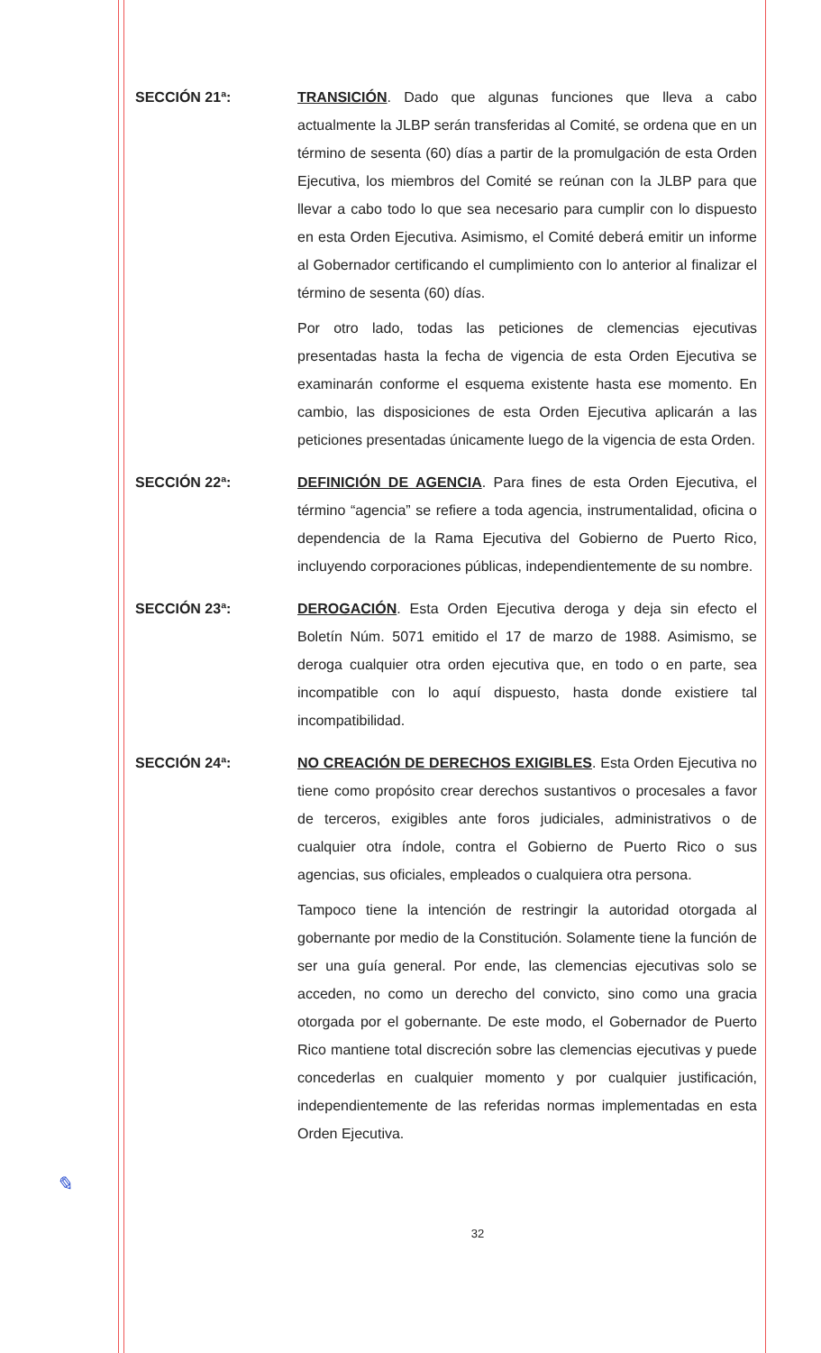SECCIÓN 21ª: TRANSICIÓN. Dado que algunas funciones que lleva a cabo actualmente la JLBP serán transferidas al Comité, se ordena que en un término de sesenta (60) días a partir de la promulgación de esta Orden Ejecutiva, los miembros del Comité se reúnan con la JLBP para que llevar a cabo todo lo que sea necesario para cumplir con lo dispuesto en esta Orden Ejecutiva. Asimismo, el Comité deberá emitir un informe al Gobernador certificando el cumplimiento con lo anterior al finalizar el término de sesenta (60) días.
Por otro lado, todas las peticiones de clemencias ejecutivas presentadas hasta la fecha de vigencia de esta Orden Ejecutiva se examinarán conforme el esquema existente hasta ese momento. En cambio, las disposiciones de esta Orden Ejecutiva aplicarán a las peticiones presentadas únicamente luego de la vigencia de esta Orden.
SECCIÓN 22ª: DEFINICIÓN DE AGENCIA. Para fines de esta Orden Ejecutiva, el término “agencia” se refiere a toda agencia, instrumentalidad, oficina o dependencia de la Rama Ejecutiva del Gobierno de Puerto Rico, incluyendo corporaciones públicas, independientemente de su nombre.
SECCIÓN 23ª: DEROGACIÓN. Esta Orden Ejecutiva deroga y deja sin efecto el Boletín Núm. 5071 emitido el 17 de marzo de 1988. Asimismo, se deroga cualquier otra orden ejecutiva que, en todo o en parte, sea incompatible con lo aquí dispuesto, hasta donde existiere tal incompatibilidad.
SECCIÓN 24ª: NO CREACIÓN DE DERECHOS EXIGIBLES. Esta Orden Ejecutiva no tiene como propósito crear derechos sustantivos o procesales a favor de terceros, exigibles ante foros judiciales, administrativos o de cualquier otra índole, contra el Gobierno de Puerto Rico o sus agencias, sus oficiales, empleados o cualquiera otra persona.
Tampoco tiene la intención de restringir la autoridad otorgada al gobernante por medio de la Constitución. Solamente tiene la función de ser una guía general. Por ende, las clemencias ejecutivas solo se acceden, no como un derecho del convicto, sino como una gracia otorgada por el gobernante. De este modo, el Gobernador de Puerto Rico mantiene total discreción sobre las clemencias ejecutivas y puede concederlas en cualquier momento y por cualquier justificación, independientemente de las referidas normas implementadas en esta Orden Ejecutiva.
32
✎